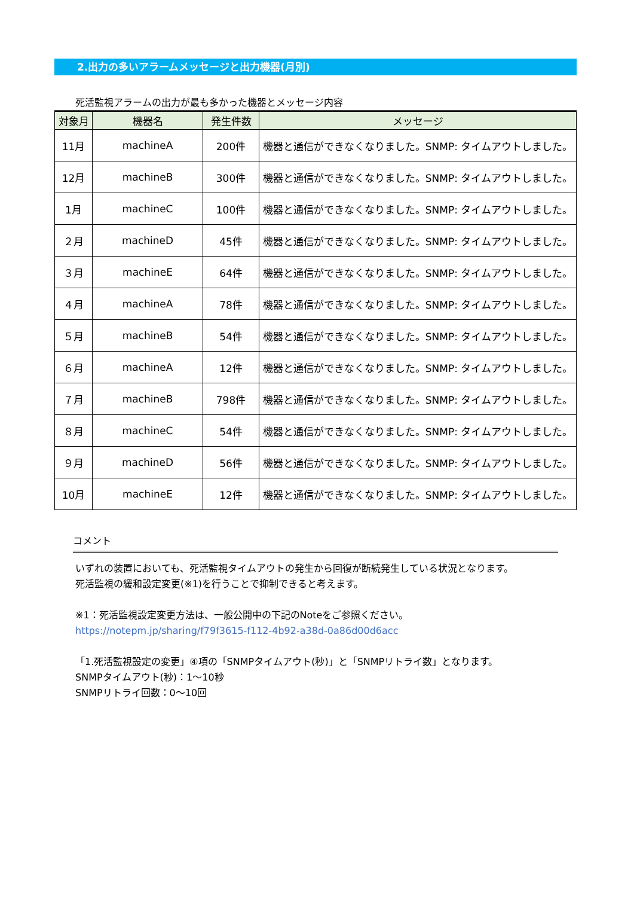2.出力の多いアラームメッセージと出力機器(月別)
死活監視アラームの出力が最も多かった機器とメッセージ内容
| 対象月 | 機器名 | 発生件数 | メッセージ |
| --- | --- | --- | --- |
| 11月 | machineA | 200件 | 機器と通信ができなくなりました。SNMP: タイムアウトしました。 |
| 12月 | machineB | 300件 | 機器と通信ができなくなりました。SNMP: タイムアウトしました。 |
| 1月 | machineC | 100件 | 機器と通信ができなくなりました。SNMP: タイムアウトしました。 |
| ２月 | machineD | 45件 | 機器と通信ができなくなりました。SNMP: タイムアウトしました。 |
| ３月 | machineE | 64件 | 機器と通信ができなくなりました。SNMP: タイムアウトしました。 |
| ４月 | machineA | 78件 | 機器と通信ができなくなりました。SNMP: タイムアウトしました。 |
| ５月 | machineB | 54件 | 機器と通信ができなくなりました。SNMP: タイムアウトしました。 |
| ６月 | machineA | 12件 | 機器と通信ができなくなりました。SNMP: タイムアウトしました。 |
| ７月 | machineB | 798件 | 機器と通信ができなくなりました。SNMP: タイムアウトしました。 |
| ８月 | machineC | 54件 | 機器と通信ができなくなりました。SNMP: タイムアウトしました。 |
| ９月 | machineD | 56件 | 機器と通信ができなくなりました。SNMP: タイムアウトしました。 |
| 10月 | machineE | 12件 | 機器と通信ができなくなりました。SNMP: タイムアウトしました。 |
コメント
いずれの装置においても、死活監視タイムアウトの発生から回復が断続発生している状況となります。
死活監視の緩和設定変更(※1)を行うことで抑制できると考えます。
※1：死活監視設定変更方法は、一般公開中の下記のNoteをご参照ください。
https://notepm.jp/sharing/f79f3615-f112-4b92-a38d-0a86d00d6acc
「1.死活監視設定の変更」④項の「SNMPタイムアウト(秒)」と「SNMPリトライ数」となります。
SNMPタイムアウト(秒)：1～10秒
SNMPリトライ回数：0～10回